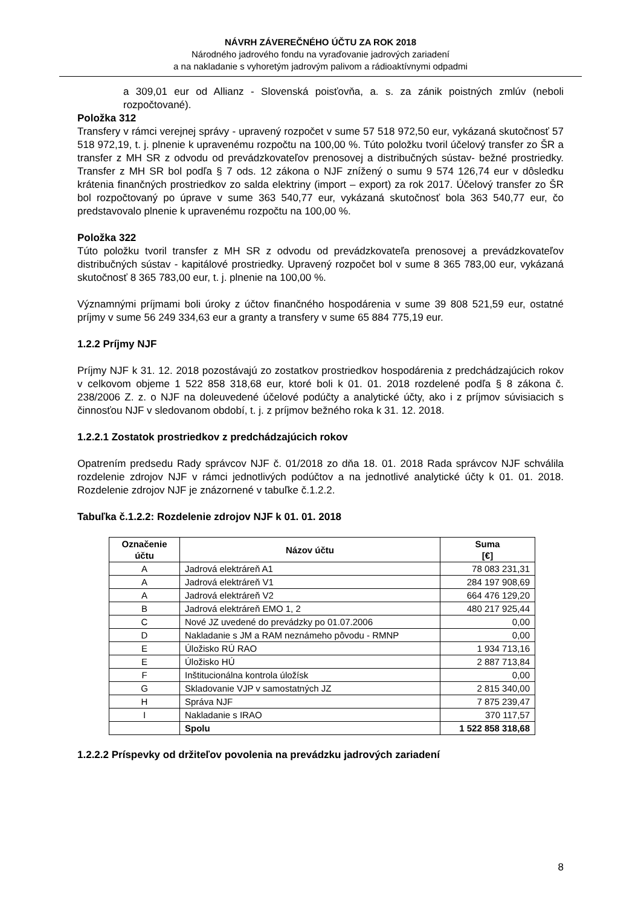NÁVRH ZÁVEREČNÉHO ÚČTU ZA ROK 2018
Národného jadrového fondu na vyraďovanie jadrových zariadení
a na nakladanie s vyhoretým jadrovým palivom a rádioaktívnymi odpadmi
a 309,01 eur od Allianz - Slovenská poisťovňa, a. s. za zánik poistných zmlúv (neboli rozpočtované).
Položka 312
Transfery v rámci verejnej správy - upravený rozpočet v sume 57 518 972,50 eur, vykázaná skutočnosť 57 518 972,19, t. j. plnenie k upravenému rozpočtu na 100,00 %. Túto položku tvoril účelový transfer zo ŠR a transfer z MH SR z odvodu od prevádzkovateľov prenosovej a distribučných sústav- bežné prostriedky. Transfer z MH SR bol podľa § 7 ods. 12 zákona o NJF znížený o sumu 9 574 126,74 eur v dôsledku krátenia finančných prostriedkov zo salda elektriny (import – export) za rok 2017. Účelový transfer zo ŠR bol rozpočtovaný po úprave v sume 363 540,77 eur, vykázaná skutočnosť bola 363 540,77 eur, čo predstavovalo plnenie k upravenému rozpočtu na 100,00 %.
Položka 322
Túto položku tvoril transfer z MH SR z odvodu od prevádzkovateľa prenosovej a prevádzkovateľov distribučných sústav - kapitálové prostriedky. Upravený rozpočet bol v sume 8 365 783,00 eur, vykázaná skutočnosť 8 365 783,00 eur, t. j. plnenie na 100,00 %.
Významnými príjmami boli úroky z účtov finančného hospodárenia v sume 39 808 521,59 eur, ostatné príjmy v sume 56 249 334,63 eur a granty a transfery v sume 65 884 775,19 eur.
1.2.2 Príjmy NJF
Príjmy NJF k 31. 12. 2018 pozostávajú zo zostatkov prostriedkov hospodárenia z predchádzajúcich rokov v celkovom objeme 1 522 858 318,68 eur, ktoré boli k 01. 01. 2018 rozdelené podľa § 8 zákona č. 238/2006 Z. z. o NJF na doleuvedené účelové podúčty a analytické účty, ako i z príjmov súvisiacich s činnosťou NJF v sledovanom období, t. j. z príjmov bežného roka k 31. 12. 2018.
1.2.2.1 Zostatok prostriedkov z predchádzajúcich rokov
Opatrením predsedu Rady správcov NJF č. 01/2018 zo dňa 18. 01. 2018 Rada správcov NJF schválila rozdelenie zdrojov NJF v rámci jednotlivých podúčtov a na jednotlivé analytické účty k 01. 01. 2018. Rozdelenie zdrojov NJF je znázornené v tabuľke č.1.2.2.
Tabuľka č.1.2.2: Rozdelenie zdrojov NJF k 01. 01. 2018
| Označenie účtu | Názov účtu | Suma [€] |
| --- | --- | --- |
| A | Jadrová elektráreň A1 | 78 083 231,31 |
| A | Jadrová elektráreň V1 | 284 197 908,69 |
| A | Jadrová elektráreň V2 | 664 476 129,20 |
| B | Jadrová elektráreň EMO 1, 2 | 480 217 925,44 |
| C | Nové JZ uvedené do prevádzky po 01.07.2006 | 0,00 |
| D | Nakladanie s JM a RAM neznámeho pôvodu - RMNP | 0,00 |
| E | Úložisko RÚ RAO | 1 934 713,16 |
| E | Úložisko HÚ | 2 887 713,84 |
| F | Inštitucionálna kontrola úložísk | 0,00 |
| G | Skladovanie VJP v samostatných JZ | 2 815 340,00 |
| H | Správa NJF | 7 875 239,47 |
| I | Nakladanie s IRAO | 370 117,57 |
| | Spolu | 1 522 858 318,68 |
1.2.2.2 Príspevky od držiteľov povolenia na prevádzku jadrových zariadení
8